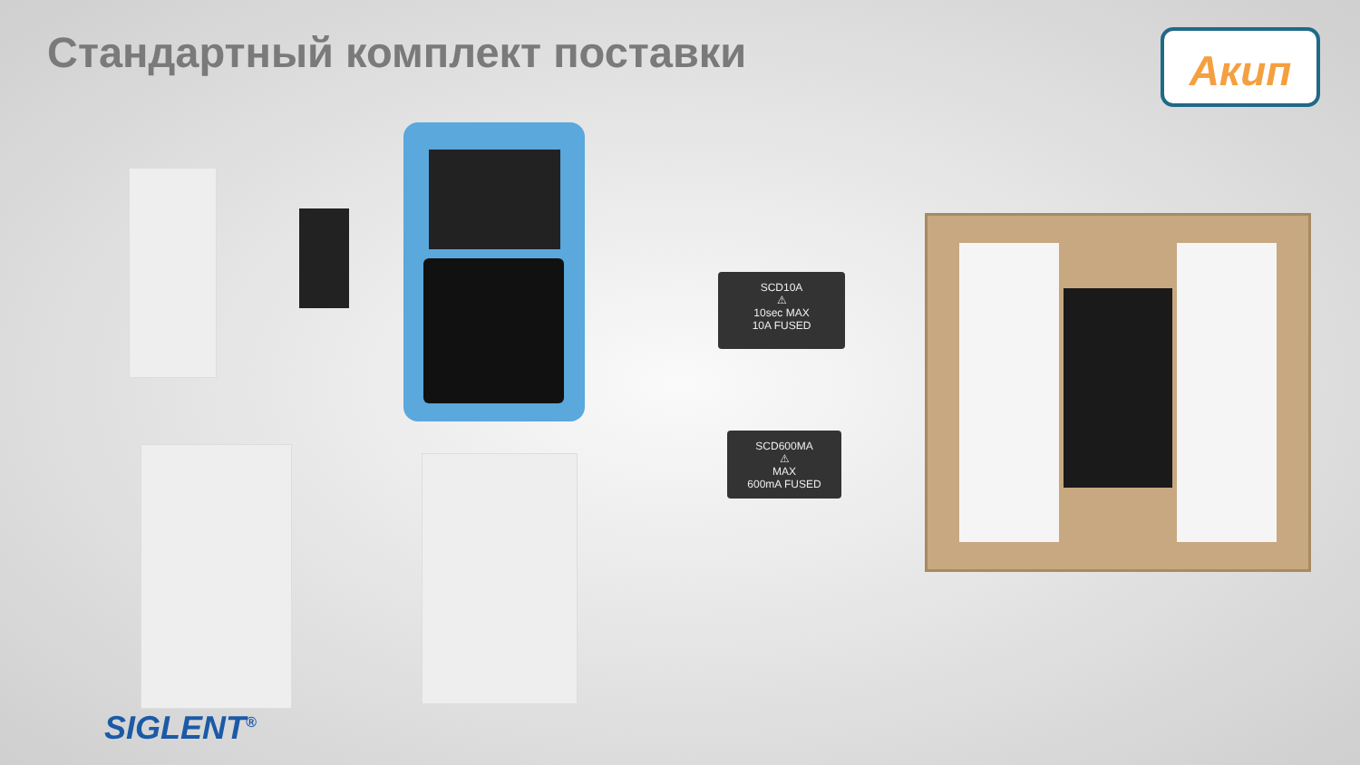Стандартный комплект поставки
Акип
SCD10A
⚠
10sec MAX
10A FUSED
SCD600MA
⚠
MAX
600mA FUSED
SIGLENT<sup>®</sup>